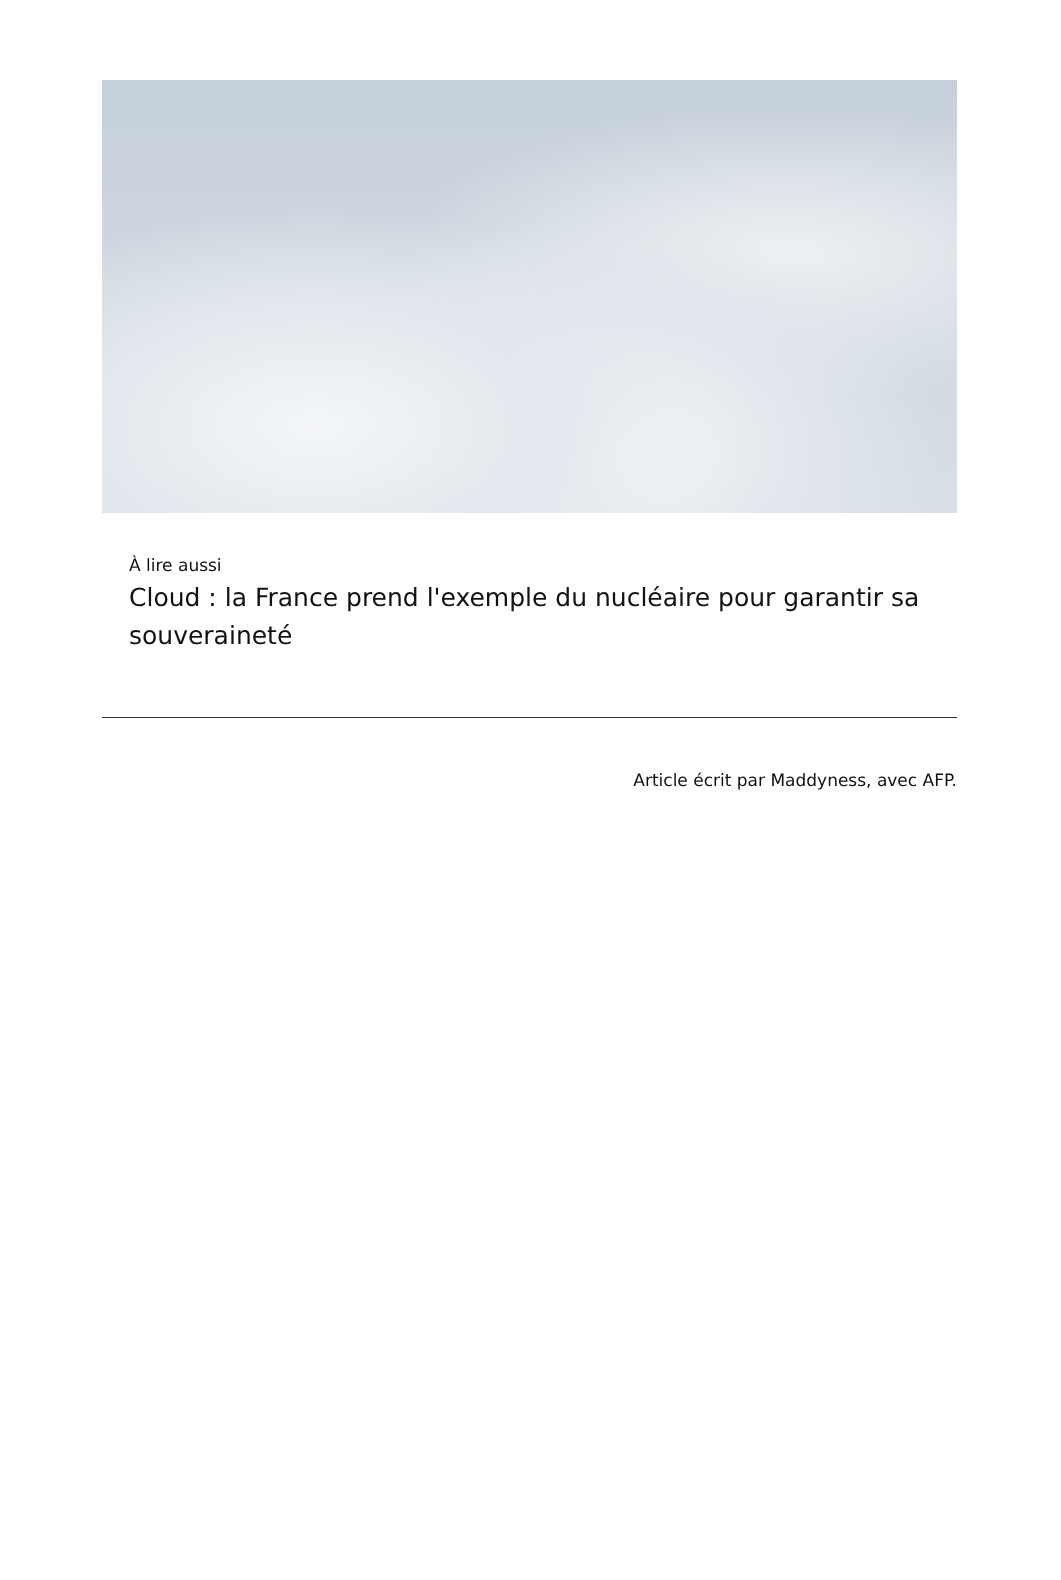À lire aussi
Cloud : la France prend l'exemple du nucléaire pour garantir sa souveraineté
Article écrit par Maddyness, avec AFP.